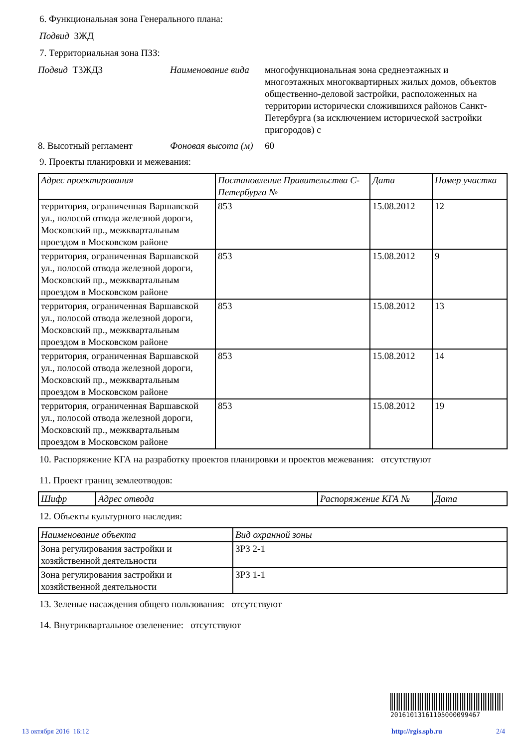6. Функциональная зона Генерального плана:
Подвид 3ЖД
7. Территориальная зона ПЗЗ:
Подвид Т3ЖД3 Наименование вида
многофункциональная зона среднеэтажных и многоэтажных многоквартирных жилых домов, объектов общественно-деловой застройки, расположенных на территории исторически сложившихся районов Санкт-Петербурга (за исключением исторической застройки пригородов) с
8. Высотный регламент Фоновая высота (м)
60
9. Проекты планировки и межевания:
| Адрес проектирования | Постановление Правительства С-Петербурга № | Дата | Номер участка |
| --- | --- | --- | --- |
| территория, ограниченная Варшавской ул., полосой отвода железной дороги, Московский пр., межквартальным проездом в Московском районе | 853 | 15.08.2012 | 12 |
| территория, ограниченная Варшавской ул., полосой отвода железной дороги, Московский пр., межквартальным проездом в Московском районе | 853 | 15.08.2012 | 9 |
| территория, ограниченная Варшавской ул., полосой отвода железной дороги, Московский пр., межквартальным проездом в Московском районе | 853 | 15.08.2012 | 13 |
| территория, ограниченная Варшавской ул., полосой отвода железной дороги, Московский пр., межквартальным проездом в Московском районе | 853 | 15.08.2012 | 14 |
| территория, ограниченная Варшавской ул., полосой отвода железной дороги, Московский пр., межквартальным проездом в Московском районе | 853 | 15.08.2012 | 19 |
10. Распоряжение КГА на разработку проектов планировки и проектов межевания: отсутствуют
11. Проект границ землеотводов:
| Шифр | Адрес отвода | Распоряжение КГА № | Дата |
| --- | --- | --- | --- |
12. Объекты культурного наследия:
| Наименование объекта | Вид охранной зоны |
| --- | --- |
| Зона регулирования застройки и хозяйственной деятельности | ЗРЗ 2-1 |
| Зона регулирования застройки и хозяйственной деятельности | ЗРЗ 1-1 |
13. Зеленые насаждения общего пользования: отсутствуют
14. Внутриквартальное озеленение: отсутствуют
20161013161105000099467
13 октября 2016 16:12 http://rgis.spb.ru 2/4